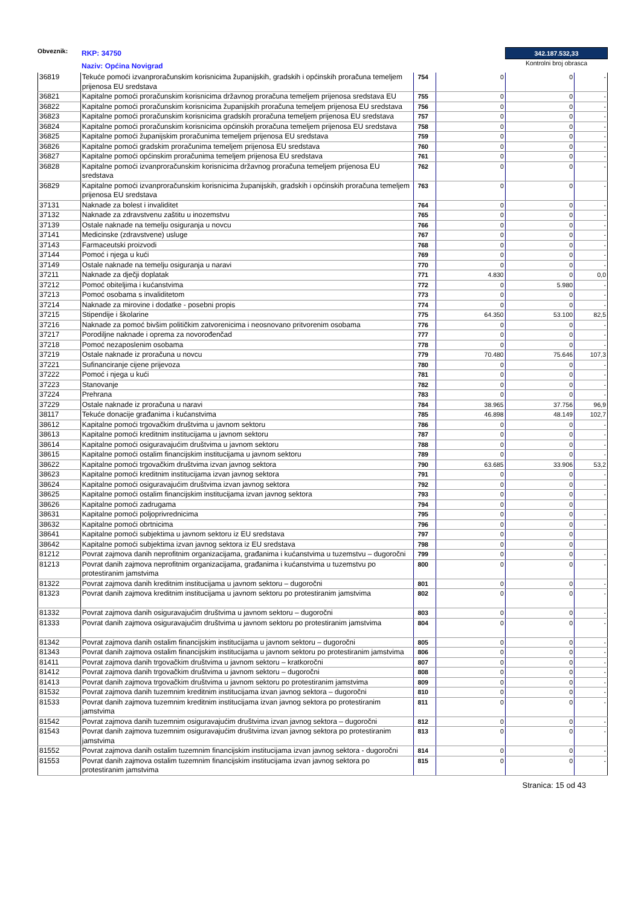Obveznik:
RKP: 34750
Naziv: Općina Novigrad
342.187.532,33
Kontrolni broj obrasca
| 36819 | Tekuće pomoći izvanproračunskim korisnicima županijskih, gradskih i općinskih proračuna temeljem prijenosa EU sredstava | 754 | 0 | 0 | - |
| 36821 | Kapitalne pomoći proračunskim korisnicima državnog proračuna temeljem prijenosa sredstava EU | 755 | 0 | 0 | - |
| 36822 | Kapitalne pomoći proračunskim korisnicima županijskih proračuna temeljem prijenosa EU sredstava | 756 | 0 | 0 | - |
| 36823 | Kapitalne pomoći proračunskim korisnicima gradskih proračuna temeljem prijenosa EU sredstava | 757 | 0 | 0 | - |
| 36824 | Kapitalne pomoći proračunskim korisnicima općinskih proračuna temeljem prijenosa EU sredstava | 758 | 0 | 0 | - |
| 36825 | Kapitalne pomoći županijskim proračunima temeljem prijenosa EU sredstava | 759 | 0 | 0 | - |
| 36826 | Kapitalne pomoći gradskim proračunima temeljem prijenosa EU sredstava | 760 | 0 | 0 | - |
| 36827 | Kapitalne pomoći općinskim proračunima temeljem prijenosa EU sredstava | 761 | 0 | 0 | - |
| 36828 | Kapitalne pomoći izvanproračunskim korisnicima državnog proračuna temeljem prijenosa EU sredstava | 762 | 0 | 0 | - |
| 36829 | Kapitalne pomoći izvanproračunskim korisnicima županijskih, gradskih i općinskih proračuna temeljem prijenosa EU sredstava | 763 | 0 | 0 | - |
| 37131 | Naknade za bolest i invaliditet | 764 | 0 | 0 | - |
| 37132 | Naknade za zdravstvenu zaštitu u inozemstvu | 765 | 0 | 0 | - |
| 37139 | Ostale naknade na temelju osiguranja u novcu | 766 | 0 | 0 | - |
| 37141 | Medicinske (zdravstvene) usluge | 767 | 0 | 0 | - |
| 37143 | Farmaceutski proizvodi | 768 | 0 | 0 | - |
| 37144 | Pomoć i njega u kući | 769 | 0 | 0 | - |
| 37149 | Ostale naknade na temelju osiguranja u naravi | 770 | 0 | 0 | - |
| 37211 | Naknade za dječji doplatak | 771 | 4.830 | 0 | 0,0 |
| 37212 | Pomoć obiteljima i kućanstvima | 772 | 0 | 5.980 | - |
| 37213 | Pomoć osobama s invaliditetom | 773 | 0 | 0 | - |
| 37214 | Naknade za mirovine i dodatke - posebni propis | 774 | 0 | 0 | - |
| 37215 | Stipendije i školarine | 775 | 64.350 | 53.100 | 82,5 |
| 37216 | Naknade za pomoć bivšim političkim zatvorenicima i neosnovano pritvorenim osobama | 776 | 0 | 0 | - |
| 37217 | Porodiljne naknade i oprema za novorođenčad | 777 | 0 | 0 | - |
| 37218 | Pomoć nezaposlenim osobama | 778 | 0 | 0 | - |
| 37219 | Ostale naknade iz proračuna u novcu | 779 | 70.480 | 75.646 | 107,3 |
| 37221 | Sufinanciranje cijene prijevoza | 780 | 0 | 0 | - |
| 37222 | Pomoć i njega u kući | 781 | 0 | 0 | - |
| 37223 | Stanovanje | 782 | 0 | 0 | - |
| 37224 | Prehrana | 783 | 0 | 0 | - |
| 37229 | Ostale naknade iz proračuna u naravi | 784 | 38.965 | 37.756 | 96,9 |
| 38117 | Tekuće donacije građanima i kućanstvima | 785 | 46.898 | 48.149 | 102,7 |
| 38612 | Kapitalne pomoći trgovačkim društvima u javnom sektoru | 786 | 0 | 0 | - |
| 38613 | Kapitalne pomoći kreditnim institucijama u javnom sektoru | 787 | 0 | 0 | - |
| 38614 | Kapitalne pomoći osiguravajućim društvima u javnom sektoru | 788 | 0 | 0 | - |
| 38615 | Kapitalne pomoći ostalim financijskim institucijama u javnom sektoru | 789 | 0 | 0 | - |
| 38622 | Kapitalne pomoći trgovačkim društvima izvan javnog sektora | 790 | 63.685 | 33.906 | 53,2 |
| 38623 | Kapitalne pomoći kreditnim institucijama izvan javnog sektora | 791 | 0 | 0 | - |
| 38624 | Kapitalne pomoći osiguravajućim društvima izvan javnog sektora | 792 | 0 | 0 | - |
| 38625 | Kapitalne pomoći ostalim financijskim institucijama izvan javnog sektora | 793 | 0 | 0 | - |
| 38626 | Kapitalne pomoći zadrugama | 794 | 0 | 0 | |
| 38631 | Kapitalne pomoći poljoprivrednicima | 795 | 0 | 0 | - |
| 38632 | Kapitalne pomoći obrtnicima | 796 | 0 | 0 | - |
| 38641 | Kapitalne pomoći subjektima u javnom sektoru iz EU sredstava | 797 | 0 | 0 | |
| 38642 | Kapitalne pomoći subjektima izvan javnog sektora iz EU sredstava | 798 | 0 | 0 | |
| 81212 | Povrat zajmova danih neprofitnim organizacijama, građanima i kućanstvima u tuzemstvu – dugoročni | 799 | 0 | 0 | - |
| 81213 | Povrat danih zajmova neprofitnim organizacijama, građanima i kućanstvima u tuzemstvu po protestiranim jamstvima | 800 | 0 | 0 | - |
| 81322 | Povrat zajmova danih kreditnim institucijama u javnom sektoru – dugoročni | 801 | 0 | 0 | - |
| 81323 | Povrat danih zajmova kreditnim institucijama u javnom sektoru po protestiranim jamstvima | 802 | 0 | 0 | - |
| 81332 | Povrat zajmova danih osiguravajućim društvima u javnom sektoru – dugoročni | 803 | 0 | 0 | - |
| 81333 | Povrat danih zajmova osiguravajućim društvima u javnom sektoru po protestiranim jamstvima | 804 | 0 | 0 | - |
| 81342 | Povrat zajmova danih ostalim financijskim institucijama u javnom sektoru – dugoročni | 805 | 0 | 0 | - |
| 81343 | Povrat danih zajmova ostalim financijskim institucijama u javnom sektoru po protestiranim jamstvima | 806 | 0 | 0 | - |
| 81411 | Povrat zajmova danih trgovačkim društvima u javnom sektoru – kratkoročni | 807 | 0 | 0 | - |
| 81412 | Povrat zajmova danih trgovačkim društvima u javnom sektoru – dugoročni | 808 | 0 | 0 | - |
| 81413 | Povrat danih zajmova trgovačkim društvima u javnom sektoru po protestiranim jamstvima | 809 | 0 | 0 | - |
| 81532 | Povrat zajmova danih tuzemnim kreditnim institucijama izvan javnog sektora – dugoročni | 810 | 0 | 0 | - |
| 81533 | Povrat danih zajmova tuzemnim kreditnim institucijama izvan javnog sektora po protestiranim jamstvima | 811 | 0 | 0 | - |
| 81542 | Povrat zajmova danih tuzemnim osiguravajućim društvima izvan javnog sektora – dugoročni | 812 | 0 | 0 | - |
| 81543 | Povrat danih zajmova tuzemnim osiguravajućim društvima izvan javnog sektora po protestiranim jamstvima | 813 | 0 | 0 | - |
| 81552 | Povrat zajmova danih ostalim tuzemnim financijskim institucijama izvan javnog sektora - dugoročni | 814 | 0 | 0 | - |
| 81553 | Povrat danih zajmova ostalim tuzemnim financijskim institucijama izvan javnog sektora po protestiranim jamstvima | 815 | 0 | 0 | - |
Stranica: 15 od 43